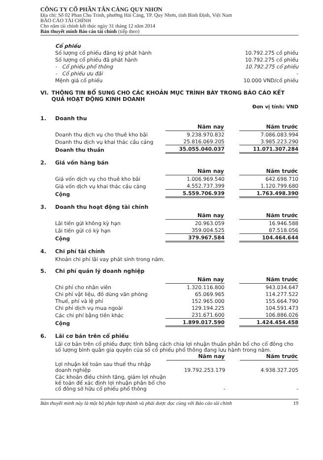CÔNG TY CỔ PHẦN TÂN CẢNG QUY NHƠN
Địa chỉ: Số 02 Phan Chu Trinh, phường Hải Cảng, TP. Quy Nhơn, tỉnh Bình Định, Việt Nam
BÁO CÁO TÀI CHÍNH
Cho năm tài chính kết thúc ngày 31 tháng 12 năm 2014
Bản thuyết minh Báo cáo tài chính (tiếp theo)
| Cổ phiếu | |
| Số lượng cổ phiếu đăng ký phát hành | 10.792.275 cổ phiếu |
| Số lượng cổ phiếu đã phát hành | 10.792.275 cổ phiếu |
| - Cổ phiếu phổ thông | 10.792.275 cổ phiếu |
| - Cổ phiếu ưu đãi | - |
| Mệnh giá cổ phiếu | 10.000 VND/cổ phiếu |
VI. THÔNG TIN BỔ SUNG CHO CÁC KHOẢN MỤC TRÌNH BÀY TRONG BÁO CÁO KẾT QUẢ HOẠT ĐỘNG KINH DOANH
Đơn vị tính: VND
1. Doanh thu
| | Năm nay | | Năm trước |
| Doanh thu dịch vụ cho thuê kho bãi | 9.238.970.832 | | 7.086.083.994 |
| Doanh thu dịch vụ khai thác cầu cảng | 25.816.069.205 | | 3.985.223.290 |
| Doanh thu thuần | 35.055.040.037 | | 11.071.307.284 |
2. Giá vốn hàng bán
| | Năm nay | | Năm trước |
| Giá vốn dịch vụ cho thuê kho bãi | 1.006.969.540 | | 642.698.710 |
| Giá vốn dịch vụ khai thác cầu cảng | 4.552.737.399 | | 1.120.799.680 |
| Cộng | 5.559.706.939 | | 1.763.498.390 |
3. Doanh thu hoạt động tài chính
| | Năm nay | | Năm trước |
| Lãi tiền gửi không kỳ hạn | 20.963.059 | | 16.946.588 |
| Lãi tiền gửi có kỳ hạn | 359.004.525 | | 87.518.056 |
| Cộng | 379.967.584 | | 104.464.644 |
4. Chi phí tài chính
Khoản chi phí lãi vay phát sinh trong năm.
5. Chi phí quản lý doanh nghiệp
| | Năm nay | | Năm trước |
| Chi phí cho nhân viên | 1.320.116.800 | | 943.034.647 |
| Chi phí vật liệu, đồ dùng văn phòng | 65.069.965 | | 114.277.522 |
| Thuế, phí và lệ phí | 152.965.000 | | 155.664.790 |
| Chi phí dịch vụ mua ngoài | 129.194.225 | | 104.591.473 |
| Các chi phí bằng tiền khác | 231.671.600 | | 106.886.026 |
| Cộng | 1.899.017.590 | | 1.424.454.458 |
6. Lãi cơ bản trên cổ phiếu
Lãi cơ bản trên cổ phiếu được tính bằng cách chia lợi nhuận thuần phân bổ cho cổ đông cho số lượng bình quân gia quyền của số cổ phiếu phổ thông đang lưu hành trong năm.
| | Năm nay | | Năm trước |
| Lợi nhuận kế toán sau thuế thu nhập doanh nghiệp | 19.792.253.179 | | 4.938.327.205 |
| Các khoản điều chỉnh tăng, giảm lợi nhuận kế toán để xác định lợi nhuận phân bổ cho cổ đông sở hữu cổ phiếu phổ thông | - | | - |
Bản thuyết minh này là một bộ phận hợp thành và phải được đọc cùng với Báo cáo tài chính 19